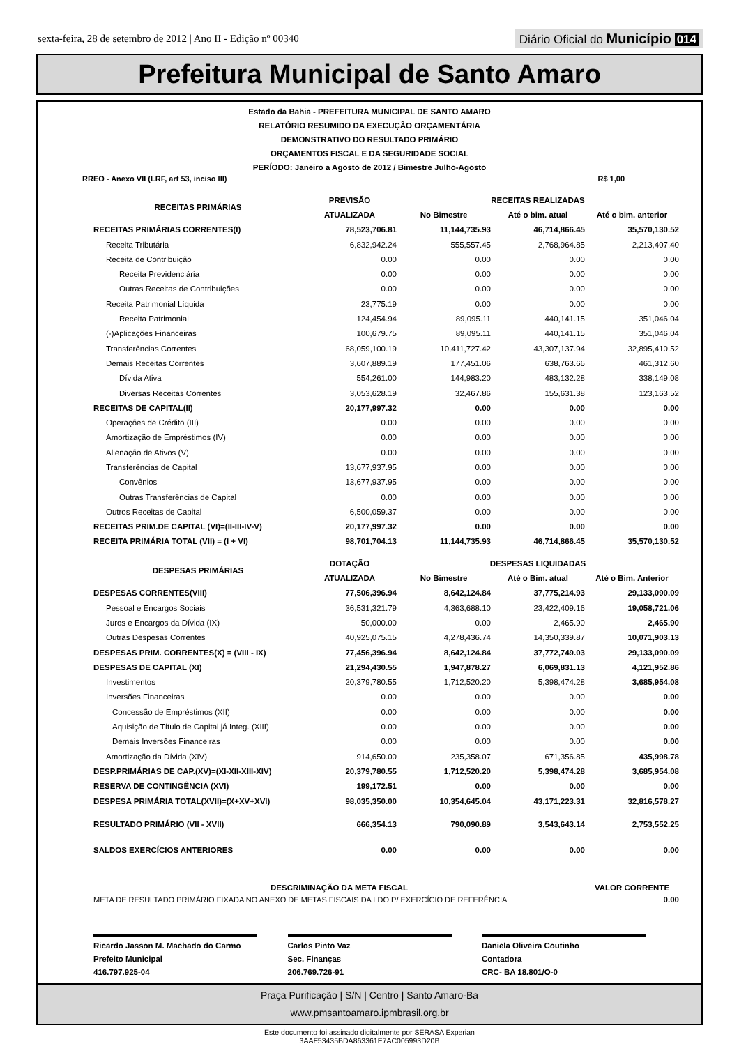sexta-feira, 28 de setembro de 2012 | Ano II - Edição nº 00340
Diário Oficial do Município 014
Prefeitura Municipal de Santo Amaro
Estado da Bahia - PREFEITURA MUNICIPAL DE SANTO AMARO
RELATÓRIO RESUMIDO DA EXECUÇÃO ORÇAMENTÁRIA
DEMONSTRATIVO DO RESULTADO PRIMÁRIO
ORÇAMENTOS FISCAL E DA SEGURIDADE SOCIAL
PERÍODO: Janeiro a Agosto de 2012 / Bimestre Julho-Agosto
RREO - Anexo VII (LRF, art 53, inciso III) R$ 1,00
| RECEITAS PRIMÁRIAS | PREVISÃO | RECEITAS REALIZADAS | | |
| --- | --- | --- | --- | --- |
| | ATUALIZADA | No Bimestre | Até o bim. atual | Até o bim. anterior |
| RECEITAS PRIMÁRIAS CORRENTES(I) | 78,523,706.81 | 11,144,735.93 | 46,714,866.45 | 35,570,130.52 |
| Receita Tributária | 6,832,942.24 | 555,557.45 | 2,768,964.85 | 2,213,407.40 |
| Receita de Contribuição | 0.00 | 0.00 | 0.00 | 0.00 |
| Receita Previdenciária | 0.00 | 0.00 | 0.00 | 0.00 |
| Outras Receitas de Contribuições | 0.00 | 0.00 | 0.00 | 0.00 |
| Receita Patrimonial Líquida | 23,775.19 | 0.00 | 0.00 | 0.00 |
| Receita Patrimonial | 124,454.94 | 89,095.11 | 440,141.15 | 351,046.04 |
| (-)Aplicações Financeiras | 100,679.75 | 89,095.11 | 440,141.15 | 351,046.04 |
| Transferências Correntes | 68,059,100.19 | 10,411,727.42 | 43,307,137.94 | 32,895,410.52 |
| Demais Receitas Correntes | 3,607,889.19 | 177,451.06 | 638,763.66 | 461,312.60 |
| Dívida Ativa | 554,261.00 | 144,983.20 | 483,132.28 | 338,149.08 |
| Diversas Receitas Correntes | 3,053,628.19 | 32,467.86 | 155,631.38 | 123,163.52 |
| RECEITAS DE CAPITAL(II) | 20,177,997.32 | 0.00 | 0.00 | 0.00 |
| Operações de Crédito (III) | 0.00 | 0.00 | 0.00 | 0.00 |
| Amortização de Empréstimos (IV) | 0.00 | 0.00 | 0.00 | 0.00 |
| Alienação de Ativos (V) | 0.00 | 0.00 | 0.00 | 0.00 |
| Transferências de Capital | 13,677,937.95 | 0.00 | 0.00 | 0.00 |
| Convênios | 13,677,937.95 | 0.00 | 0.00 | 0.00 |
| Outras Transferências de Capital | 0.00 | 0.00 | 0.00 | 0.00 |
| Outros Receitas de Capital | 6,500,059.37 | 0.00 | 0.00 | 0.00 |
| RECEITAS PRIM.DE CAPITAL (VI)=(II-III-IV-V) | 20,177,997.32 | 0.00 | 0.00 | 0.00 |
| RECEITA PRIMÁRIA TOTAL (VII) = (I + VI) | 98,701,704.13 | 11,144,735.93 | 46,714,866.45 | 35,570,130.52 |
| DESPESAS PRIMÁRIAS | DOTAÇÃO | DESPESAS LIQUIDADAS | | |
| | ATUALIZADA | No Bimestre | Até o Bim. atual | Até o Bim. Anterior |
| DESPESAS CORRENTES(VIII) | 77,506,396.94 | 8,642,124.84 | 37,775,214.93 | 29,133,090.09 |
| Pessoal e Encargos Sociais | 36,531,321.79 | 4,363,688.10 | 23,422,409.16 | 19,058,721.06 |
| Juros e Encargos da Dívida (IX) | 50,000.00 | 0.00 | 2,465.90 | 2,465.90 |
| Outras Despesas Correntes | 40,925,075.15 | 4,278,436.74 | 14,350,339.87 | 10,071,903.13 |
| DESPESAS PRIM. CORRENTES(X) = (VIII - IX) | 77,456,396.94 | 8,642,124.84 | 37,772,749.03 | 29,133,090.09 |
| DESPESAS DE CAPITAL (XI) | 21,294,430.55 | 1,947,878.27 | 6,069,831.13 | 4,121,952.86 |
| Investimentos | 20,379,780.55 | 1,712,520.20 | 5,398,474.28 | 3,685,954.08 |
| Inversões Financeiras | 0.00 | 0.00 | 0.00 | 0.00 |
| Concessão de Empréstimos (XII) | 0.00 | 0.00 | 0.00 | 0.00 |
| Aquisição de Título de Capital já Integ. (XIII) | 0.00 | 0.00 | 0.00 | 0.00 |
| Demais Inversões Financeiras | 0.00 | 0.00 | 0.00 | 0.00 |
| Amortização da Dívida (XIV) | 914,650.00 | 235,358.07 | 671,356.85 | 435,998.78 |
| DESP.PRIMÁRIAS DE CAP.(XV)=(XI-XII-XIII-XIV) | 20,379,780.55 | 1,712,520.20 | 5,398,474.28 | 3,685,954.08 |
| RESERVA DE CONTINGÊNCIA (XVI) | 199,172.51 | 0.00 | 0.00 | 0.00 |
| DESPESA PRIMÁRIA TOTAL(XVII)=(X+XV+XVI) | 98,035,350.00 | 10,354,645.04 | 43,171,223.31 | 32,816,578.27 |
| RESULTADO PRIMÁRIO (VII - XVII) | 666,354.13 | 790,090.89 | 3,543,643.14 | 2,753,552.25 |
| SALDOS EXERCÍCIOS ANTERIORES | 0.00 | 0.00 | 0.00 | 0.00 |
| DESCRIMINAÇÃO DA META FISCAL | | | | VALOR CORRENTE |
| META DE RESULTADO PRIMÁRIO FIXADA NO ANEXO DE METAS FISCAIS DA LDO P/ EXERCÍCIO DE REFERÊNCIA | | | | 0.00 |
Ricardo Jasson M. Machado do Carmo
Prefeito Municipal
416.797.925-04
Carlos Pinto Vaz
Sec. Finanças
206.769.726-91
Daniela Oliveira Coutinho
Contadora
CRC- BA 18.801/O-0
Praça Purificação | S/N | Centro | Santo Amaro-Ba
www.pmsantoamaro.ipmbrasil.org.br
Este documento foi assinado digitalmente por SERASA Experian
3AAF53435BDA863361E7AC005993D20B